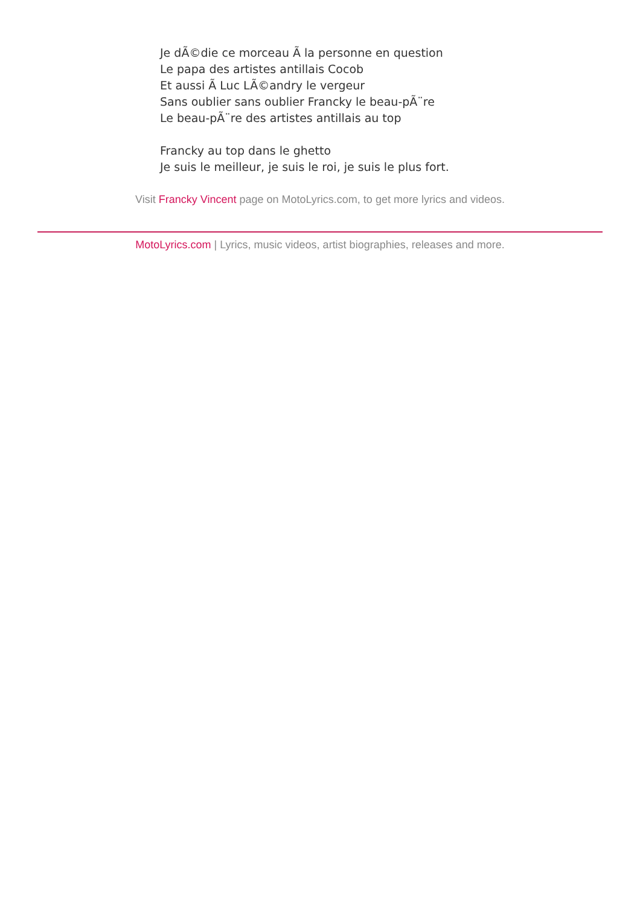Je dÃ©die ce morceau Ã la personne en question
Le papa des artistes antillais Cocob
Et aussi Ã Luc LÃ©andry le vergeur
Sans oublier sans oublier Francky le beau-pÃ¨re
Le beau-pÃ¨re des artistes antillais au top
Francky au top dans le ghetto
Je suis le meilleur, je suis le roi, je suis le plus fort.
Visit Francky Vincent page on MotoLyrics.com, to get more lyrics and videos.
MotoLyrics.com | Lyrics, music videos, artist biographies, releases and more.